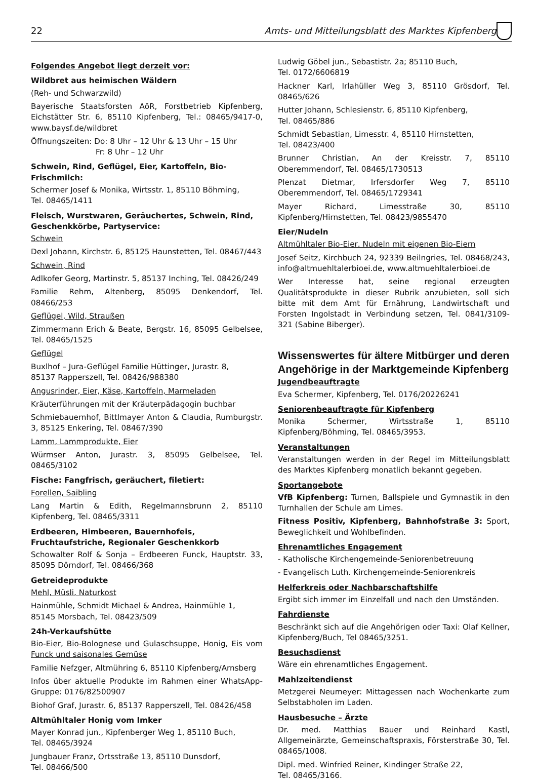22 Amts- und Mitteilungsblatt des Marktes Kipfenberg
Folgendes Angebot liegt derzeit vor:
Wildbret aus heimischen Wäldern
(Reh- und Schwarzwild)
Bayerische Staatsforsten AöR, Forstbetrieb Kipfenberg, Eichstätter Str. 6, 85110 Kipfenberg, Tel.: 08465/9417-0, www.baysf.de/wildbret
Öffnungszeiten: Do: 8 Uhr – 12 Uhr & 13 Uhr – 15 Uhr
Fr: 8 Uhr – 12 Uhr
Schwein, Rind, Geflügel, Eier, Kartoffeln, Bio-Frischmilch:
Schermer Josef & Monika, Wirtsstr. 1, 85110 Böhming,
Tel. 08465/1411
Fleisch, Wurstwaren, Geräuchertes, Schwein, Rind, Geschenkkörbe, Partyservice:
Schwein
Dexl Johann, Kirchstr. 6, 85125 Haunstetten, Tel. 08467/443
Schwein, Rind
Adlkofer Georg, Martinstr. 5, 85137 Inching, Tel. 08426/249
Familie Rehm, Altenberg, 85095 Denkendorf, Tel. 08466/253
Geflügel, Wild, Straußen
Zimmermann Erich & Beate, Bergstr. 16, 85095 Gelbelsee, Tel. 08465/1525
Geflügel
Buxlhof – Jura-Geflügel Familie Hüttinger, Jurastr. 8,
85137 Rapperszell, Tel. 08426/988380
Angusrinder, Eier, Käse, Kartoffeln, Marmeladen
Kräuterführungen mit der Kräuterpädagogin buchbar
Schmiebauernhof, Bittlmayer Anton & Claudia, Rumburgstr. 3, 85125 Enkering, Tel. 08467/390
Lamm, Lammprodukte, Eier
Würmser Anton, Jurastr. 3, 85095 Gelbelsee, Tel. 08465/3102
Fische: Fangfrisch, geräuchert, filetiert:
Forellen, Saibling
Lang Martin & Edith, Regelmannsbrunn 2, 85110 Kipfenberg, Tel. 08465/3311
Erdbeeren, Himbeeren, Bauernhofeis, Fruchtaufstriche, Regionaler Geschenkkorb
Schowalter Rolf & Sonja – Erdbeeren Funck, Hauptstr. 33, 85095 Dörndorf, Tel. 08466/368
Getreideprodukte
Mehl, Müsli, Naturkost
Hainmühle, Schmidt Michael & Andrea, Hainmühle 1,
85145 Morsbach, Tel. 08423/509
24h-Verkaufshütte
Bio-Eier, Bio-Bolognese und Gulaschsuppe, Honig, Eis vom Funck und saisonales Gemüse
Familie Nefzger, Altmühring 6, 85110 Kipfenberg/Arnsberg
Infos über aktuelle Produkte im Rahmen einer WhatsApp-Gruppe: 0176/82500907
Biohof Graf, Jurastr. 6, 85137 Rapperszell, Tel. 08426/458
Altmühltaler Honig vom Imker
Mayer Konrad jun., Kipfenberger Weg 1, 85110 Buch,
Tel. 08465/3924
Jungbauer Franz, Ortsstraße 13, 85110 Dunsdorf,
Tel. 08466/500
Ludwig Göbel jun., Sebastistr. 2a; 85110 Buch,
Tel. 0172/6606819
Hackner Karl, Irlahüller Weg 3, 85110 Grösdorf, Tel. 08465/626
Hutter Johann, Schlesienstr. 6, 85110 Kipfenberg,
Tel. 08465/886
Schmidt Sebastian, Limesstr. 4, 85110 Hirnstetten,
Tel. 08423/400
Brunner Christian, An der Kreisstr. 7, 85110 Oberemmendorf, Tel. 08465/1730513
Plenzat Dietmar, Irfersdorfer Weg 7, 85110 Oberemmendorf, Tel. 08465/1729341
Mayer Richard, Limesstraße 30, 85110 Kipfenberg/Hirnstetten, Tel. 08423/9855470
Eier/Nudeln
Altmühltaler Bio-Eier, Nudeln mit eigenen Bio-Eiern
Josef Seitz, Kirchbuch 24, 92339 Beilngries, Tel. 08468/243, info@altmuehltalerbioei.de, www.altmuehltalerbioei.de
Wer Interesse hat, seine regional erzeugten Qualitätsprodukte in dieser Rubrik anzubieten, soll sich bitte mit dem Amt für Ernährung, Landwirtschaft und Forsten Ingolstadt in Verbindung setzen, Tel. 0841/3109-321 (Sabine Biberger).
Wissenswertes für ältere Mitbürger und deren Angehörige in der Marktgemeinde Kipfenberg
Jugendbeauftragte
Eva Schermer, Kipfenberg, Tel. 0176/20226241
Seniorenbeauftragte für Kipfenberg
Monika Schermer, Wirtsstraße 1, 85110 Kipfenberg/Böhming, Tel. 08465/3953.
Veranstaltungen
Veranstaltungen werden in der Regel im Mitteilungsblatt des Marktes Kipfenberg monatlich bekannt gegeben.
Sportangebote
VfB Kipfenberg: Turnen, Ballspiele und Gymnastik in den Turnhallen der Schule am Limes.
Fitness Positiv, Kipfenberg, Bahnhofstraße 3: Sport, Beweglichkeit und Wohlbefinden.
Ehrenamtliches Engagement
- Katholische Kirchengemeinde-Seniorenbetreuung
- Evangelisch Luth. Kirchengemeinde-Seniorenkreis
Helferkreis oder Nachbarschaftshilfe
Ergibt sich immer im Einzelfall und nach den Umständen.
Fahrdienste
Beschränkt sich auf die Angehörigen oder Taxi: Olaf Kellner, Kipfenberg/Buch, Tel 08465/3251.
Besuchsdienst
Wäre ein ehrenamtliches Engagement.
Mahlzeitendienst
Metzgerei Neumeyer: Mittagessen nach Wochenkarte zum Selbstabholen im Laden.
Hausbesuche – Ärzte
Dr. med. Matthias Bauer und Reinhard Kastl, Allgemeinärzte, Gemeinschaftspraxis, Försterstraße 30, Tel. 08465/1008.
Dipl. med. Winfried Reiner, Kindinger Straße 22,
Tel. 08465/3166.